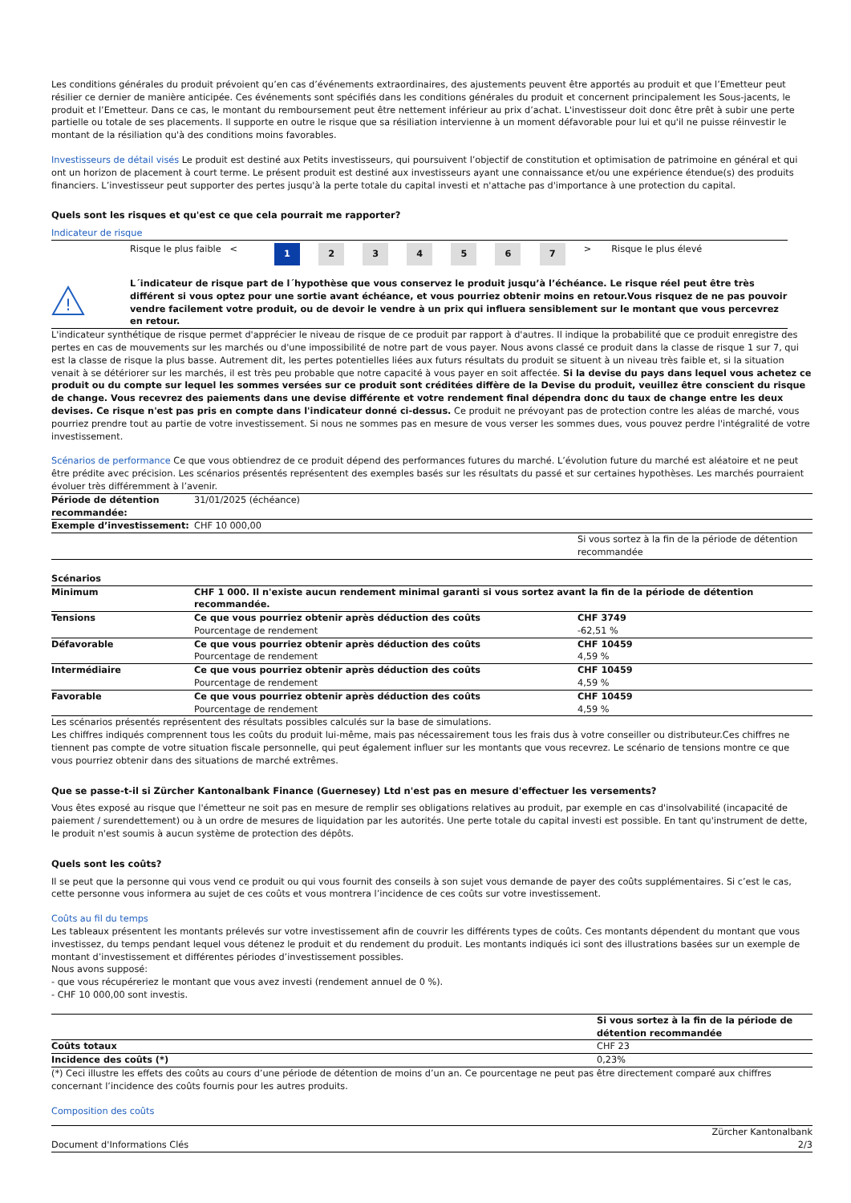Les conditions générales du produit prévoient qu’en cas d’événements extraordinaires, des ajustements peuvent être apportés au produit et que l’Emetteur peut résilier ce dernier de manière anticipée. Ces événements sont spécifiés dans les conditions générales du produit et concernent principalement les Sous-jacents, le produit et l’Emetteur. Dans ce cas, le montant du remboursement peut être nettement inférieur au prix d’achat. L'investisseur doit donc être prêt à subir une perte partielle ou totale de ses placements. Il supporte en outre le risque que sa résiliation intervienne à un moment défavorable pour lui et qu'il ne puisse réinvestir le montant de la résiliation qu'à des conditions moins favorables.
Investisseurs de détail visés Le produit est destiné aux Petits investisseurs, qui poursuivent l’objectif de constitution et optimisation de patrimoine en général et qui ont un horizon de placement à court terme. Le présent produit est destiné aux investisseurs ayant une connaissance et/ou une expérience étendue(s) des produits financiers. L’investisseur peut supporter des pertes jusqu'à la perte totale du capital investi et n'attache pas d'importance à une protection du capital.
Quels sont les risques et qu'est ce que cela pourrait me rapporter?
Indicateur de risque
| | Risque le plus faible < | 1 | 2 | 3 | 4 | 5 | 6 | 7 | > Risque le plus élevé |
!
L´indicateur de risque part de l´hypothèse que vous conservez le produit jusqu’à l’échéance. Le risque réel peut être très différent si vous optez pour une sortie avant échéance, et vous pourriez obtenir moins en retour.Vous risquez de ne pas pouvoir vendre facilement votre produit, ou de devoir le vendre à un prix qui influera sensiblement sur le montant que vous percevrez en retour.
L'indicateur synthétique de risque permet d'apprécier le niveau de risque de ce produit par rapport à d'autres. Il indique la probabilité que ce produit enregistre des pertes en cas de mouvements sur les marchés ou d'une impossibilité de notre part de vous payer. Nous avons classé ce produit dans la classe de risque 1 sur 7, qui est la classe de risque la plus basse. Autrement dit, les pertes potentielles liées aux futurs résultats du produit se situent à un niveau très faible et, si la situation venait à se détériorer sur les marchés, il est très peu probable que notre capacité à vous payer en soit affectée. Si la devise du pays dans lequel vous achetez ce produit ou du compte sur lequel les sommes versées sur ce produit sont créditées diffère de la Devise du produit, veuillez être conscient du risque de change. Vous recevrez des paiements dans une devise différente et votre rendement final dépendra donc du taux de change entre les deux devises. Ce risque n'est pas pris en compte dans l'indicateur donné ci-dessus. Ce produit ne prévoyant pas de protection contre les aléas de marché, vous pourriez prendre tout au partie de votre investissement. Si nous ne sommes pas en mesure de vous verser les sommes dues, vous pouvez perdre l'intégralité de votre investissement.
Scénarios de performance Ce que vous obtiendrez de ce produit dépend des performances futures du marché. L’évolution future du marché est aléatoire et ne peut être prédite avec précision. Les scénarios présentés représentent des exemples basés sur les résultats du passé et sur certaines hypothèses. Les marchés pourraient évoluer très différemment à l’avenir.
| Période de détention recommandée: | 31/01/2025 (échéance) | |
| Exemple d’investissement: | CHF 10 000,00 | |
| | | Si vous sortez à la fin de la période de détention recommandée |
| Scénarios | | |
| Minimum | CHF 1 000. Il n'existe aucun rendement minimal garanti si vous sortez avant la fin de la période de détention recommandée. | |
| Tensions | Ce que vous pourriez obtenir après déduction des coûts Pourcentage de rendement | CHF 3749 -62,51 % |
| Défavorable | Ce que vous pourriez obtenir après déduction des coûts Pourcentage de rendement | CHF 10459 4,59 % |
| Intermédiaire | Ce que vous pourriez obtenir après déduction des coûts Pourcentage de rendement | CHF 10459 4,59 % |
| Favorable | Ce que vous pourriez obtenir après déduction des coûts Pourcentage de rendement | CHF 10459 4,59 % |
Les scénarios présentés représentent des résultats possibles calculés sur la base de simulations.
Les chiffres indiqués comprennent tous les coûts du produit lui-même, mais pas nécessairement tous les frais dus à votre conseiller ou distributeur.Ces chiffres ne tiennent pas compte de votre situation fiscale personnelle, qui peut également influer sur les montants que vous recevrez. Le scénario de tensions montre ce que vous pourriez obtenir dans des situations de marché extrêmes.
Que se passe-t-il si Zürcher Kantonalbank Finance (Guernesey) Ltd n'est pas en mesure d'effectuer les versements?
Vous êtes exposé au risque que l'émetteur ne soit pas en mesure de remplir ses obligations relatives au produit, par exemple en cas d'insolvabilité (incapacité de paiement / surendettement) ou à un ordre de mesures de liquidation par les autorités. Une perte totale du capital investi est possible. En tant qu'instrument de dette, le produit n'est soumis à aucun système de protection des dépôts.
Quels sont les coûts?
Il se peut que la personne qui vous vend ce produit ou qui vous fournit des conseils à son sujet vous demande de payer des coûts supplémentaires. Si c’est le cas, cette personne vous informera au sujet de ces coûts et vous montrera l’incidence de ces coûts sur votre investissement.
Coûts au fil du temps
Les tableaux présentent les montants prélevés sur votre investissement afin de couvrir les différents types de coûts. Ces montants dépendent du montant que vous investissez, du temps pendant lequel vous détenez le produit et du rendement du produit. Les montants indiqués ici sont des illustrations basées sur un exemple de montant d’investissement et différentes périodes d’investissement possibles.
Nous avons supposé:
- que vous récupéreriez le montant que vous avez investi (rendement annuel de 0 %).
- CHF 10 000,00 sont investis.
| | Si vous sortez à la fin de la période de détention recommandée |
| Coûts totaux | CHF 23 |
| Incidence des coûts (*) | 0,23% |
(*) Ceci illustre les effets des coûts au cours d’une période de détention de moins d’un an. Ce pourcentage ne peut pas être directement comparé aux chiffres concernant l’incidence des coûts fournis pour les autres produits.
Composition des coûts
Document d'Informations Clés Zürcher Kantonalbank
2/3